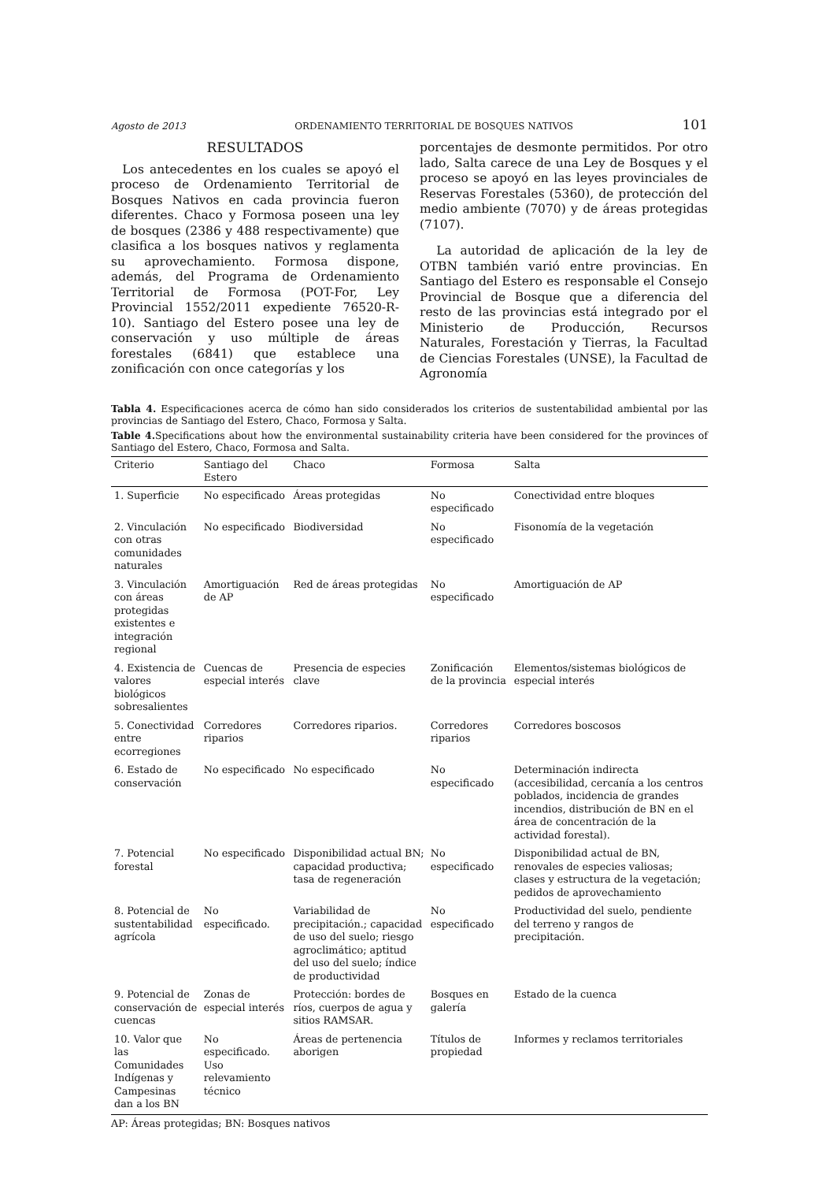Agosto de 2013 ORDENAMIENTO TERRITORIAL DE BOSQUES NATIVOS 101
RESULTADOS
Los antecedentes en los cuales se apoyó el proceso de Ordenamiento Territorial de Bosques Nativos en cada provincia fueron diferentes. Chaco y Formosa poseen una ley de bosques (2386 y 488 respectivamente) que clasifica a los bosques nativos y reglamenta su aprovechamiento. Formosa dispone, además, del Programa de Ordenamiento Territorial de Formosa (POT-For, Ley Provincial 1552/2011 expediente 76520-R-10). Santiago del Estero posee una ley de conservación y uso múltiple de áreas forestales (6841) que establece una zonificación con once categorías y los
porcentajes de desmonte permitidos. Por otro lado, Salta carece de una Ley de Bosques y el proceso se apoyó en las leyes provinciales de Reservas Forestales (5360), de protección del medio ambiente (7070) y de áreas protegidas (7107).
La autoridad de aplicación de la ley de OTBN también varió entre provincias. En Santiago del Estero es responsable el Consejo Provincial de Bosque que a diferencia del resto de las provincias está integrado por el Ministerio de Producción, Recursos Naturales, Forestación y Tierras, la Facultad de Ciencias Forestales (UNSE), la Facultad de Agronomía
Tabla 4. Especificaciones acerca de cómo han sido considerados los criterios de sustentabilidad ambiental por las provincias de Santiago del Estero, Chaco, Formosa y Salta.
Table 4. Specifications about how the environmental sustainability criteria have been considered for the provinces of Santiago del Estero, Chaco, Formosa and Salta.
| Criterio | Santiago del Estero | Chaco | Formosa | Salta |
| --- | --- | --- | --- | --- |
| 1. Superficie | No especificado | Áreas protegidas | No especificado | Conectividad entre bloques |
| 2. Vinculación con otras comunidades naturales | No especificado | Biodiversidad | No especificado | Fisonomía de la vegetación |
| 3. Vinculación con áreas protegidas existentes e integración regional | Amortiguación de AP | Red de áreas protegidas | No especificado | Amortiguación de AP |
| 4. Existencia de valores biológicos sobresalientes | Cuencas de especial interés | Presencia de especies clave | Zonificación de la provincia | Elementos/sistemas biológicos de especial interés |
| 5. Conectividad entre ecorregiones | Corredores riparios | Corredores riparios. | Corredores riparios | Corredores boscosos |
| 6. Estado de conservación | No especificado | No especificado | No especificado | Determinación indirecta (accesibilidad, cercanía a los centros poblados, incidencia de grandes incendios, distribución de BN en el área de concentración de la actividad forestal). |
| 7. Potencial forestal | No especificado | Disponibilidad actual BN; capacidad productiva; tasa de regeneración | No especificado | Disponibilidad actual de BN, renovales de especies valiosas; clases y estructura de la vegetación; pedidos de aprovechamiento |
| 8. Potencial de sustentabilidad agrícola | No especificado. | Variabilidad de precipitación.; capacidad de uso del suelo; riesgo agroclimático; aptitud del uso del suelo; índice de productividad | No especificado | Productividad del suelo, pendiente del terreno y rangos de precipitación. |
| 9. Potencial de conservación de cuencas | Zonas de especial interés | Protección: bordes de ríos, cuerpos de agua y sitios RAMSAR. | Bosques en galería | Estado de la cuenca |
| 10. Valor que las Comunidades Indígenas y Campesinas dan a los BN | No especificado. Uso relevamiento técnico | Áreas de pertenencia aborigen | Títulos de propiedad | Informes y reclamos territoriales |
AP: Áreas protegidas; BN: Bosques nativos